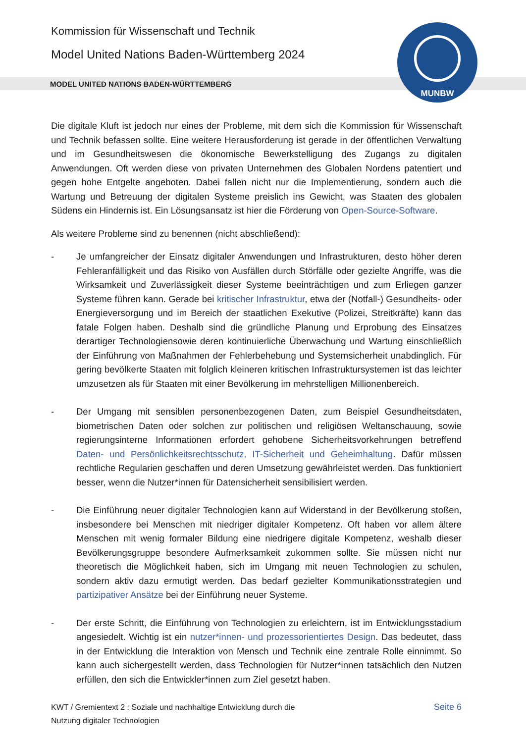Kommission für Wissenschaft und Technik
Model United Nations Baden-Württemberg 2024
MODEL UNITED NATIONS BADEN-WÜRTTEMBERG
MUNBW
Die digitale Kluft ist jedoch nur eines der Probleme, mit dem sich die Kommission für Wissenschaft und Technik befassen sollte. Eine weitere Herausforderung ist gerade in der öffentlichen Verwaltung und im Gesundheitswesen die ökonomische Bewerkstelligung des Zugangs zu digitalen Anwendungen. Oft werden diese von privaten Unternehmen des Globalen Nordens patentiert und gegen hohe Entgelte angeboten. Dabei fallen nicht nur die Implementierung, sondern auch die Wartung und Betreuung der digitalen Systeme preislich ins Gewicht, was Staaten des globalen Südens ein Hindernis ist. Ein Lösungsansatz ist hier die Förderung von Open-Source-Software.
Als weitere Probleme sind zu benennen (nicht abschließend):
- Je umfangreicher der Einsatz digitaler Anwendungen und Infrastrukturen, desto höher deren Fehleranfälligkeit und das Risiko von Ausfällen durch Störfälle oder gezielte Angriffe, was die Wirksamkeit und Zuverlässigkeit dieser Systeme beeinträchtigen und zum Erliegen ganzer Systeme führen kann. Gerade bei kritischer Infrastruktur, etwa der (Notfall-) Gesundheits- oder Energieversorgung und im Bereich der staatlichen Exekutive (Polizei, Streitkräfte) kann das fatale Folgen haben. Deshalb sind die gründliche Planung und Erprobung des Einsatzes derartiger Technologiensowie deren kontinuierliche Überwachung und Wartung einschließlich der Einführung von Maßnahmen der Fehlerbehebung und Systemsicherheit unabdinglich. Für gering bevölkerte Staaten mit folglich kleineren kritischen Infrastruktursystemen ist das leichter umzusetzen als für Staaten mit einer Bevölkerung im mehrstelligen Millionenbereich.
- Der Umgang mit sensiblen personenbezogenen Daten, zum Beispiel Gesundheitsdaten, biometrischen Daten oder solchen zur politischen und religiösen Weltanschauung, sowie regierungsinterne Informationen erfordert gehobene Sicherheitsvorkehrungen betreffend Daten- und Persönlichkeitsrechtsschutz, IT-Sicherheit und Geheimhaltung. Dafür müssen rechtliche Regularien geschaffen und deren Umsetzung gewährleistet werden. Das funktioniert besser, wenn die Nutzer*innen für Datensicherheit sensibilisiert werden.
- Die Einführung neuer digitaler Technologien kann auf Widerstand in der Bevölkerung stoßen, insbesondere bei Menschen mit niedriger digitaler Kompetenz. Oft haben vor allem ältere Menschen mit wenig formaler Bildung eine niedrigere digitale Kompetenz, weshalb dieser Bevölkerungsgruppe besondere Aufmerksamkeit zukommen sollte. Sie müssen nicht nur theoretisch die Möglichkeit haben, sich im Umgang mit neuen Technologien zu schulen, sondern aktiv dazu ermutigt werden. Das bedarf gezielter Kommunikationsstrategien und partizipativer Ansätze bei der Einführung neuer Systeme.
- Der erste Schritt, die Einführung von Technologien zu erleichtern, ist im Entwicklungsstadium angesiedelt. Wichtig ist ein nutzer*innen- und prozessorientiertes Design. Das bedeutet, dass in der Entwicklung die Interaktion von Mensch und Technik eine zentrale Rolle einnimmt. So kann auch sichergestellt werden, dass Technologien für Nutzer*innen tatsächlich den Nutzen erfüllen, den sich die Entwickler*innen zum Ziel gesetzt haben.
KWT / Gremientext 2 : Soziale und nachhaltige Entwicklung durch die
Nutzung digitaler Technologien
Seite 6